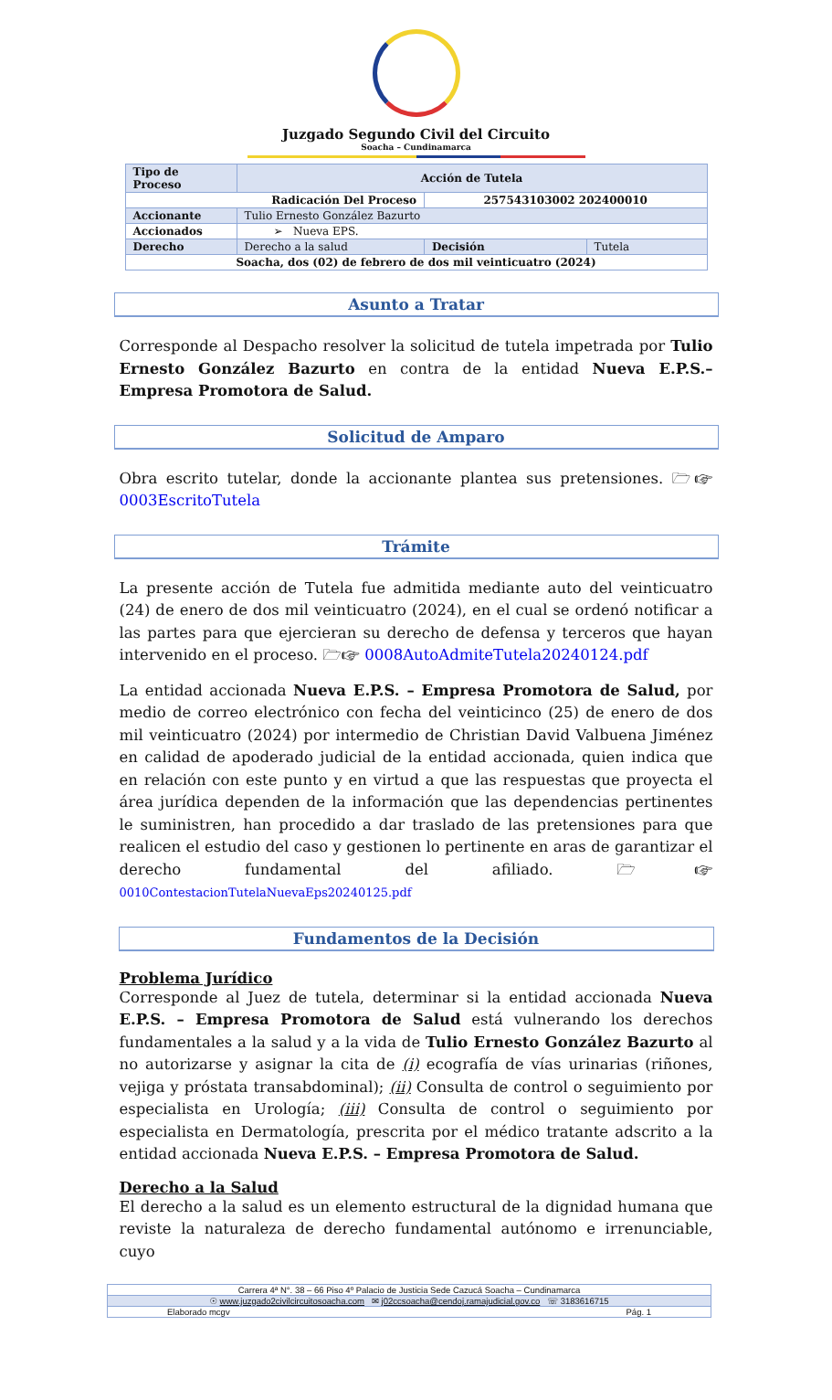Juzgado Segundo Civil del Circuito
Soacha – Cundinamarca
| Tipo de Proceso | Acción de Tutela | | |
| Radicación Del Proceso | | 257543103002 202400010 | |
| Accionante | Tulio Ernesto González Bazurto | | |
| Accionados | ➢ Nueva EPS. | | |
| Derecho | Derecho a la salud | Decisión | Tutela |
| Soacha, dos (02) de febrero de dos mil veinticuatro (2024) | | | |
Asunto a Tratar
Corresponde al Despacho resolver la solicitud de tutela impetrada por Tulio Ernesto González Bazurto en contra de la entidad Nueva E.P.S.– Empresa Promotora de Salud.
Solicitud de Amparo
Obra escrito tutelar, donde la accionante plantea sus pretensiones. 🗁☞ 0003EscritoTutela
Trámite
La presente acción de Tutela fue admitida mediante auto del veinticuatro (24) de enero de dos mil veinticuatro (2024), en el cual se ordenó notificar a las partes para que ejercieran su derecho de defensa y terceros que hayan intervenido en el proceso. 🗁☞ 0008AutoAdmiteTutela20240124.pdf
La entidad accionada Nueva E.P.S. – Empresa Promotora de Salud, por medio de correo electrónico con fecha del veinticinco (25) de enero de dos mil veinticuatro (2024) por intermedio de Christian David Valbuena Jiménez en calidad de apoderado judicial de la entidad accionada, quien indica que en relación con este punto y en virtud a que las respuestas que proyecta el área jurídica dependen de la información que las dependencias pertinentes le suministren, han procedido a dar traslado de las pretensiones para que realicen el estudio del caso y gestionen lo pertinente en aras de garantizar el derecho fundamental del afiliado. 🗁☞ 0010ContestacionTutelaNuevaEps20240125.pdf
Fundamentos de la Decisión
Problema Jurídico
Corresponde al Juez de tutela, determinar si la entidad accionada Nueva E.P.S. – Empresa Promotora de Salud está vulnerando los derechos fundamentales a la salud y a la vida de Tulio Ernesto González Bazurto al no autorizarse y asignar la cita de (i) ecografía de vías urinarias (riñones, vejiga y próstata transabdominal); (ii) Consulta de control o seguimiento por especialista en Urología; (iii) Consulta de control o seguimiento por especialista en Dermatología, prescrita por el médico tratante adscrito a la entidad accionada Nueva E.P.S. – Empresa Promotora de Salud.
Derecho a la Salud
El derecho a la salud es un elemento estructural de la dignidad humana que reviste la naturaleza de derecho fundamental autónomo e irrenunciable, cuyo
Carrera 4ª N°. 38 – 66 Piso 4º Palacio de Justicia Sede Cazucá Soacha – Cundinamarca
☉ www.juzgado2civilcircuitosoacha.com ✉ j02ccsoacha@cendoj.ramajudicial.gov.co ☏ 3183616715
Elaborado mcgv Pág. 1